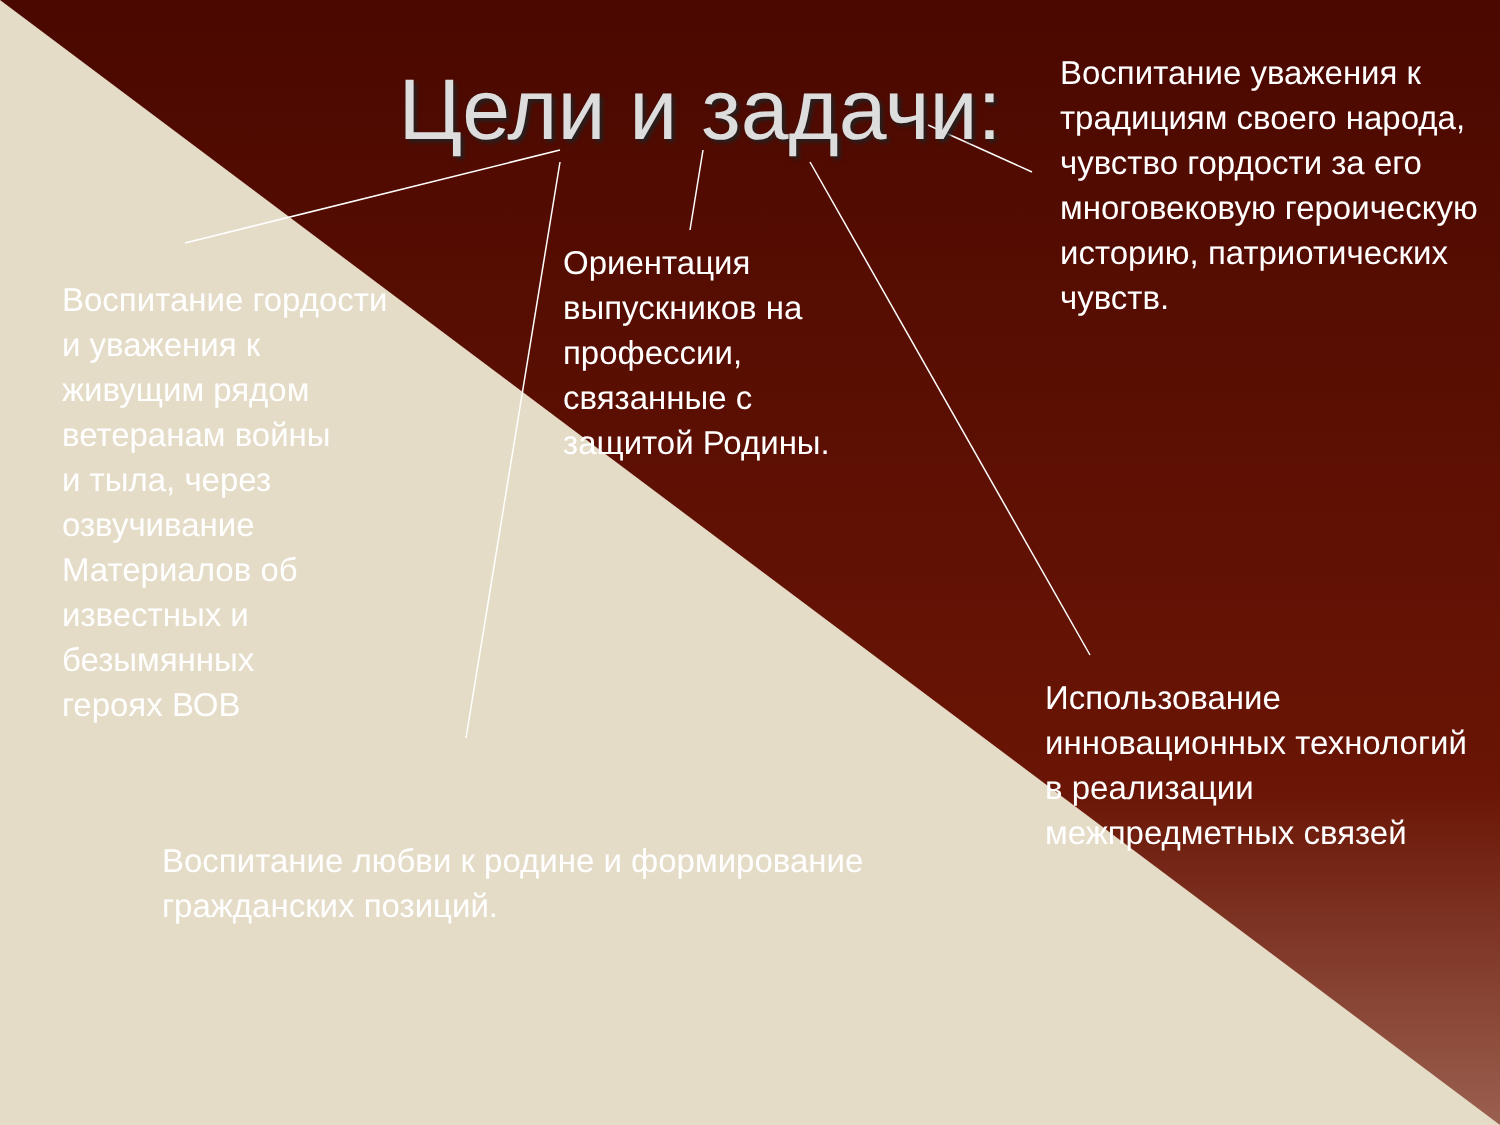Цели и задачи:
Воспитание уважения к традициям своего народа, чувство гордости за его многовековую героическую историю, патриотических чувств.
Ориентация выпускников на профессии, связанные с защитой Родины.
Воспитание гордости
и уважения к
живущим рядом
ветеранам войны
и тыла, через
озвучивание
Материалов об
известных и
безымянных
героях ВОВ
Использование инновационных технологий в реализации межпредметных связей
Воспитание любви к родине и формирование гражданских позиций.